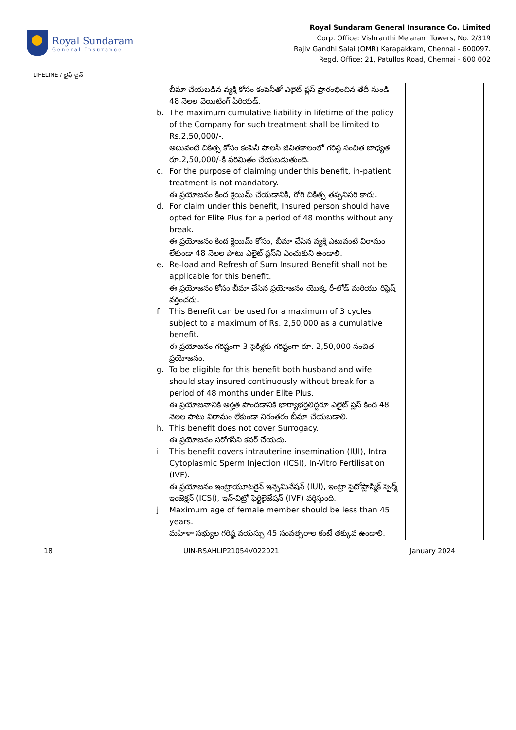Royal Sundaram
General Insurance
Royal Sundaram General Insurance Co. Limited
Corp. Office: Vishranthi Melaram Towers, No. 2/319
Rajiv Gandhi Salai (OMR) Karapakkam, Chennai - 600097.
Regd. Office: 21, Patullos Road, Chennai - 600 002
LIFELINE / లైఫ్ లైన్
| | | బీమా చేయబడిన వ్యక్తి కోసం కంపెనీతో ఎలైట్ ప్లస్ ప్రారంభించిన తేదీ నుండి 48 నెలల వెయిటింగ్ పీరియడ్. b. The maximum cumulative liability in lifetime of the policy of the Company for such treatment shall be limited to Rs.2,50,000/-. అటువంటి చికిత్స కోసం కంపెనీ పాలసీ జీవితకాలంలో గరిష్ఠ సంచిత బాధ్యత రూ.2,50,000/-కి పరిమితం చేయబడుతుంది. c. For the purpose of claiming under this benefit, in-patient treatment is not mandatory. ఈ ప్రయోజనం కింద క్లెయిమ్ చేయడానికి, రోగి చికిత్స తప్పనిసరి కాదు. d. For claim under this benefit, Insured person should have opted for Elite Plus for a period of 48 months without any break. ఈ ప్రయోజనం కింద క్లెయిమ్ కోసం, బీమా చేసిన వ్యక్తి ఎటువంటి విరామం లేకుండా 48 నెలల పాటు ఎలైట్ ప్లస్‌ని ఎంచుకుని ఉండాలి. e. Re-load and Refresh of Sum Insured Benefit shall not be applicable for this benefit. ఈ ప్రయోజనం కోసం బీమా చేసిన ప్రయోజనం యొక్క రీ-లోడ్ మరియు రిఫ్రెష్ వర్తించదు. f. This Benefit can be used for a maximum of 3 cycles subject to a maximum of Rs. 2,50,000 as a cumulative benefit. ఈ ప్రయోజనం గరిష్టంగా 3 సైకిళ్లకు గరిష్టంగా రూ. 2,50,000 సంచిత ప్రయోజనం. g. To be eligible for this benefit both husband and wife should stay insured continuously without break for a period of 48 months under Elite Plus. ఈ ప్రయోజనానికి అర్హత పొందడానికి భార్యాభర్తలిద్దరూ ఎలైట్ ప్లస్ కింద 48 నెలల పాటు విరామం లేకుండా నిరంతరం బీమా చేయబడాలి. h. This benefit does not cover Surrogacy. ఈ ప్రయోజనం సరోగసీని కవర్ చేయదు. i. This benefit covers intrauterine insemination (IUI), Intra Cytoplasmic Sperm Injection (ICSI), In-Vitro Fertilisation (IVF). ఈ ప్రయోజనం ఇంట్రాయూటరైన్ ఇన్సెమినేషన్ (IUI), ఇంట్రా సైటోప్లాస్మిక్ స్పెర్మ్ ఇంజెక్షన్ (ICSI), ఇన్-విట్రో ఫెర్టిలైజేషన్ (IVF) వర్తిస్తుంది. j. Maximum age of female member should be less than 45 years. మహిళా సభ్యుల గరిష్ఠ వయస్సు 45 సంవత్సరాల కంటే తక్కువ ఉండాలి. | |
18 UIN-RSAHLIP21054V022021 January 2024